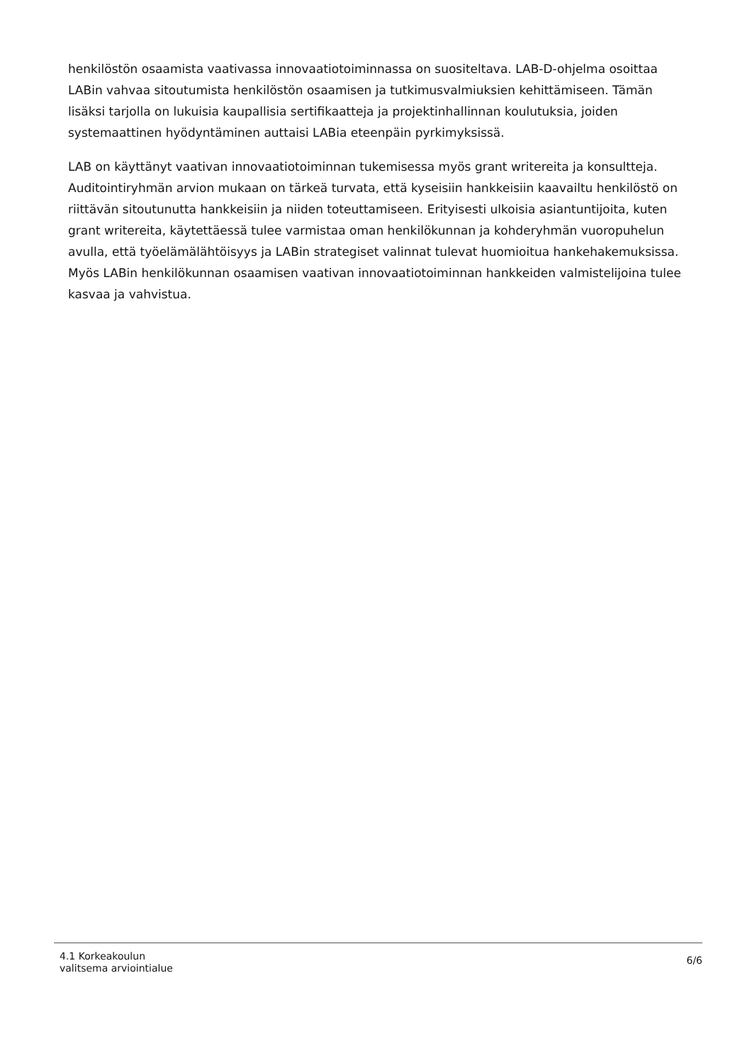henkilöstön osaamista vaativassa innovaatiotoiminnassa on suositeltava. LAB-D-ohjelma osoittaa LABin vahvaa sitoutumista henkilöstön osaamisen ja tutkimusvalmiuksien kehittämiseen. Tämän lisäksi tarjolla on lukuisia kaupallisia sertifikaatteja ja projektinhallinnan koulutuksia, joiden systemaattinen hyödyntäminen auttaisi LABia eteenpäin pyrkimyksissä.
LAB on käyttänyt vaativan innovaatiotoiminnan tukemisessa myös grant writereita ja konsultteja. Auditointiryhmän arvion mukaan on tärkeä turvata, että kyseisiin hankkeisiin kaavailtu henkilöstö on riittävän sitoutunutta hankkeisiin ja niiden toteuttamiseen. Erityisesti ulkoisia asiantuntijoita, kuten grant writereita, käytettäessä tulee varmistaa oman henkilökunnan ja kohderyhmän vuoropuhelun avulla, että työelämälähtöisyys ja LABin strategiset valinnat tulevat huomioitua hankehakemuksissa. Myös LABin henkilökunnan osaamisen vaativan innovaatiotoiminnan hankkeiden valmistelijoina tulee kasvaa ja vahvistua.
4.1 Korkeakoulun
valitsema arviointialue
6/6